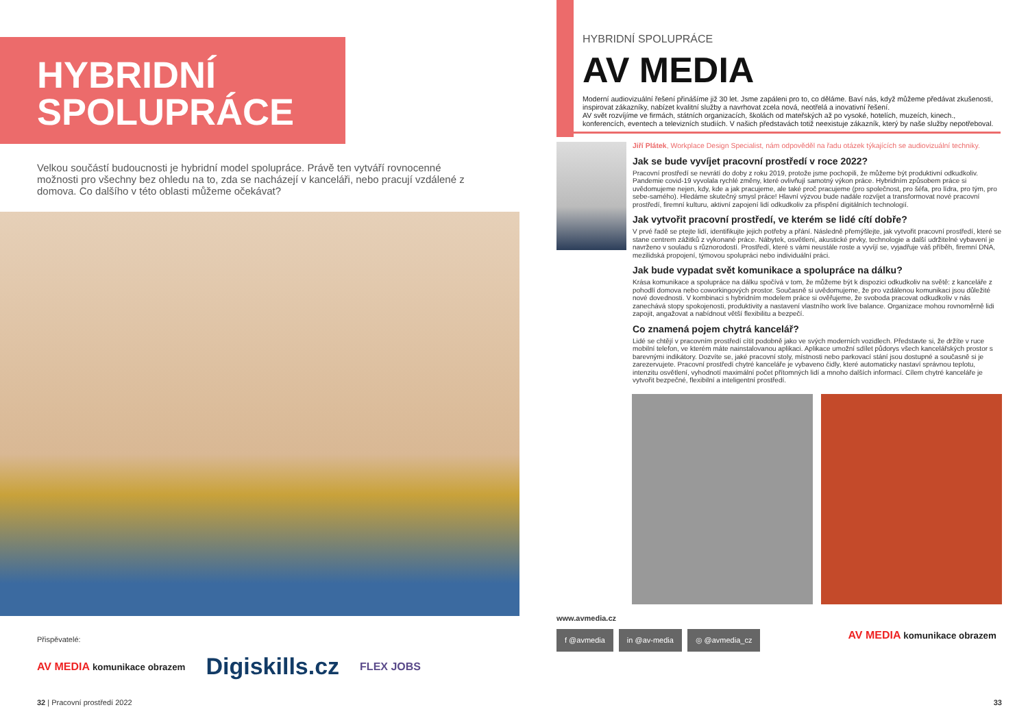HYBRIDNÍ
SPOLUPRÁCE
Velkou součástí budoucnosti je hybridní model spolupráce. Právě ten vytváří rovnocenné možnosti pro všechny bez ohledu na to, zda se nacházejí v kanceláři, nebo pracují vzdálené z domova. Co dalšího v této oblasti můžeme očekávat?
Přispěvatelé:
AV MEDIA komunikace obrazem Digiskills.cz FLEX JOBS
32 | Pracovní prostředí 2022
HYBRIDNÍ SPOLUPRÁCE
AV MEDIA
Moderní audiovizuální řešení přinášíme již 30 let. Jsme zapáleni pro to, co děláme. Baví nás, když můžeme předávat zkušenosti, inspirovat zákazníky, nabízet kvalitní služby a navrhovat zcela nová, neotřelá a inovativní řešení.
AV svět rozvíjíme ve firmách, státních organizacích, školách od mateřských až po vysoké, hotelích, muzeích, kinech., konferencích, eventech a televizních studiích. V našich představách totiž neexistuje zákazník, který by naše služby nepotřeboval.
Jiří Plátek, Workplace Design Specialist, nám odpověděl na řadu otázek týkajících se audiovizuální techniky.
Jak se bude vyvíjet pracovní prostředí v roce 2022?
Pracovní prostředí se nevrátí do doby z roku 2019, protože jsme pochopili, že můžeme být produktivní odkudkoliv. Pandemie covid-19 vyvolala rychlé změny, které ovlivňují samotný výkon práce. Hybridním způsobem práce si uvědomujeme nejen, kdy, kde a jak pracujeme, ale také proč pracujeme (pro společnost, pro šéfa, pro lídra, pro tým, pro sebe-samého). Hledáme skutečný smysl práce! Hlavní výzvou bude nadále rozvíjet a transformovat nové pracovní prostředí, firemní kulturu, aktivní zapojení lidí odkudkoliv za přispění digitálních technologií.
Jak vytvořit pracovní prostředí, ve kterém se lidé cítí dobře?
V prvé řadě se ptejte lidí, identifikujte jejich potřeby a přání. Následně přemýšlejte, jak vytvořit pracovní prostředí, které se stane centrem zážitků z vykonané práce. Nábytek, osvětlení, akustické prvky, technologie a další udržitelné vybavení je navrženo v souladu s různorodostí. Prostředí, které s vámi neustále roste a vyvíjí se, vyjadřuje váš příběh, firemní DNA, mezilidská propojení, týmovou spolupráci nebo individuální práci.
Jak bude vypadat svět komunikace a spolupráce na dálku?
Krása komunikace a spolupráce na dálku spočívá v tom, že můžeme být k dispozici odkudkoliv na světě: z kanceláře z pohodlí domova nebo coworkingových prostor. Současně si uvědomujeme, že pro vzdálenou komunikaci jsou důležité nové dovednosti. V kombinaci s hybridním modelem práce si ověřujeme, že svoboda pracovat odkudkoliv v nás zanechává stopy spokojenosti, produktivity a nastavení vlastního work live balance. Organizace mohou rovnoměrně lidi zapojit, angažovat a nabídnout větší flexibilitu a bezpečí.
Co znamená pojem chytrá kancelář?
Lidé se chtějí v pracovním prostředí cítit podobně jako ve svých moderních vozidlech. Představte si, že držíte v ruce mobilní telefon, ve kterém máte nainstalovanou aplikaci. Aplikace umožní sdílet půdorys všech kancelářských prostor s barevnými indikátory. Dozvíte se, jaké pracovní stoly, místnosti nebo parkovací stání jsou dostupné a současně si je zarezervujete. Pracovní prostředí chytré kanceláře je vybaveno čidly, které automaticky nastaví správnou teplotu, intenzitu osvětlení, vyhodnotí maximální počet přítomných lidí a mnoho dalších informací. Cílem chytré kanceláře je vytvořit bezpečné, flexibilní a inteligentní prostředí.
www.avmedia.cz
f @avmedia in @av-media ◎ @avmedia_cz AV MEDIA komunikace obrazem
33